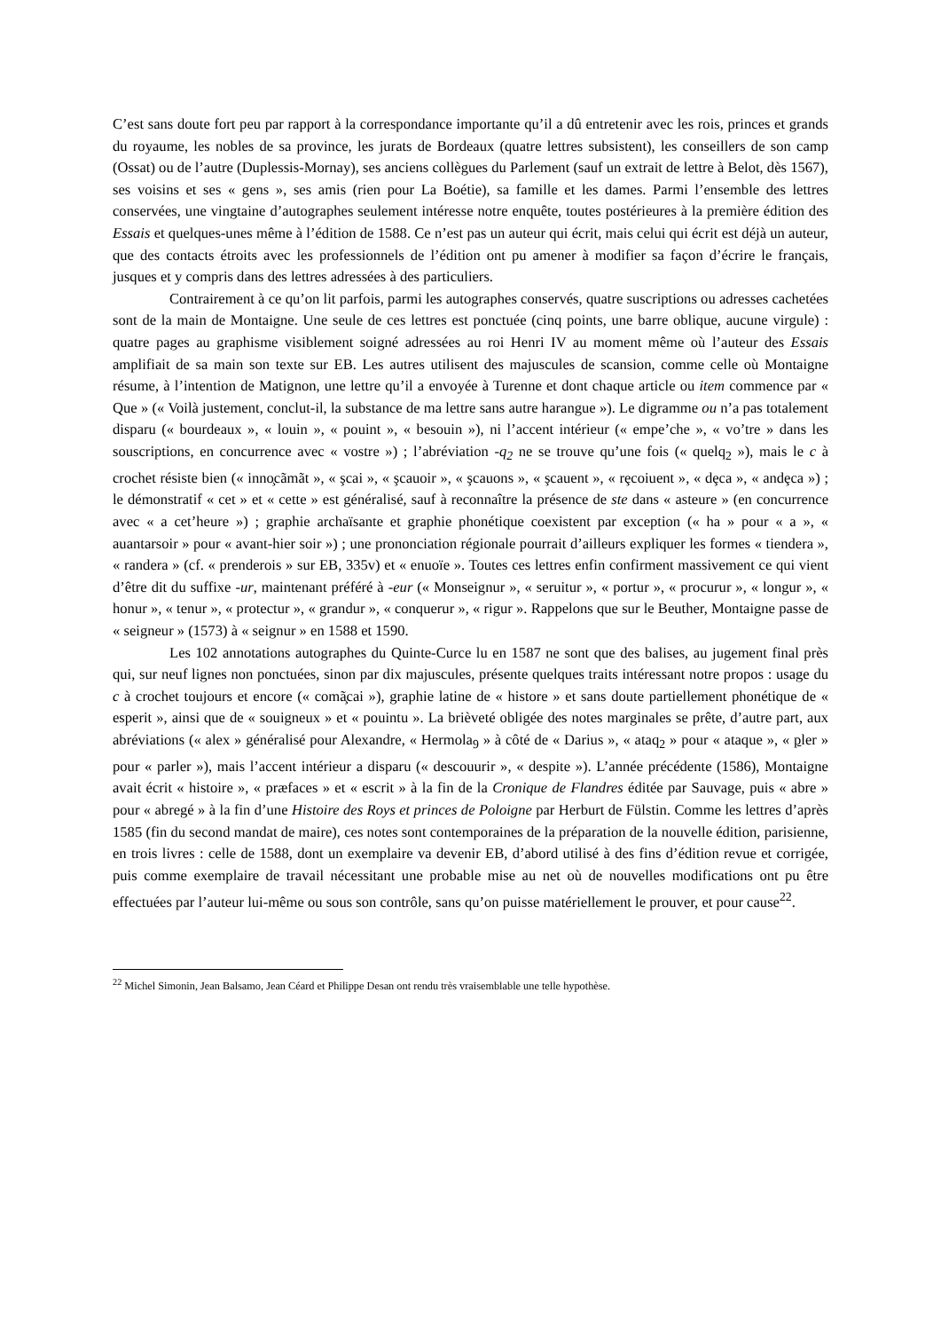C’est sans doute fort peu par rapport à la correspondance importante qu’il a dû entretenir avec les rois, princes et grands du royaume, les nobles de sa province, les jurats de Bordeaux (quatre lettres subsistent), les conseillers de son camp (Ossat) ou de l’autre (Duplessis-Mornay), ses anciens collègues du Parlement (sauf un extrait de lettre à Belot, dès 1567), ses voisins et ses « gens », ses amis (rien pour La Boétie), sa famille et les dames. Parmi l’ensemble des lettres conservées, une vingtaine d’autographes seulement intéresse notre enquête, toutes postérieures à la première édition des Essais et quelques-unes même à l’édition de 1588. Ce n’est pas un auteur qui écrit, mais celui qui écrit est déjà un auteur, que des contacts étroits avec les professionnels de l’édition ont pu amener à modifier sa façon d’écrire le français, jusques et y compris dans des lettres adressées à des particuliers.
Contrairement à ce qu’on lit parfois, parmi les autographes conservés, quatre suscriptions ou adresses cachetées sont de la main de Montaigne. Une seule de ces lettres est ponctuée (cinq points, une barre oblique, aucune virgule) : quatre pages au graphisme visiblement soigné adressées au roi Henri IV au moment même où l’auteur des Essais amplifiait de sa main son texte sur EB. Les autres utilisent des majuscules de scansion, comme celle où Montaigne résume, à l’intention de Matignon, une lettre qu’il a envoyée à Turenne et dont chaque article ou item commence par « Que » (« Voilà justement, conclut-il, la substance de ma lettre sans autre harangue »). Le digramme ou n’a pas totalement disparu (« bourdeaux », « louin », « pouint », « besouin »), ni l’accent intérieur (« empe’che », « vo’tre » dans les souscriptions, en concurrence avec « vostre ») ; l’abréviation -q<sub>2</sub> ne se trouve qu’une fois (« quelq<sub>2</sub> »), mais le c à crochet résiste bien (« inno̧cãmãt », « şcai », « şcauoir », « şcauons », « şcauent », « rȩcoiuent », « dȩca », « andȩca ») ; le démonstratif « cet » et « cette » est généralisé, sauf à reconnaître la présence de ste dans « asteure » (en concurrence avec « a cet’heure ») ; graphie archaïsante et graphie phonétique coexistent par exception (« ha » pour « a », « auantarsoir » pour « avant-hier soir ») ; une prononciation régionale pourrait d’ailleurs expliquer les formes « tiendera », « randera » (cf. « prenderois » sur EB, 335v) et « enuoïe ». Toutes ces lettres enfin confirment massivement ce qui vient d’être dit du suffixe -ur, maintenant préféré à -eur (« Monseignur », « seruitur », « portur », « procurur », « longur », « honur », « tenur », « protectur », « grandur », « conquerur », « rigur ». Rappelons que sur le Beuther, Montaigne passe de « seigneur » (1573) à « seignur » en 1588 et 1590.
Les 102 annotations autographes du Quinte-Curce lu en 1587 ne sont que des balises, au jugement final près qui, sur neuf lignes non ponctuées, sinon par dix majuscules, présente quelques traits intéressant notre propos : usage du c à crochet toujours et encore (« comã̧cai »), graphie latine de « histore » et sans doute partiellement phonétique de « esperit », ainsi que de « souigneux » et « pouintu ». La brièveté obligée des notes marginales se prête, d’autre part, aux abréviations (« alex » généralisé pour Alexandre, « Hermola<sub>9</sub> » à côté de « Darius », « ataq<sub>2</sub> » pour « ataque », « pler » pour « parler »), mais l’accent intérieur a disparu (« descouurir », « despite »). L’année précédente (1586), Montaigne avait écrit « histoire », « præfaces » et « escrit » à la fin de la Cronique de Flandres éditée par Sauvage, puis « abre » pour « abregé » à la fin d’une Histoire des Roys et princes de Poloigne par Herburt de Fülstin. Comme les lettres d’après 1585 (fin du second mandat de maire), ces notes sont contemporaines de la préparation de la nouvelle édition, parisienne, en trois livres : celle de 1588, dont un exemplaire va devenir EB, d’abord utilisé à des fins d’édition revue et corrigée, puis comme exemplaire de travail nécessitant une probable mise au net où de nouvelles modifications ont pu être effectuées par l’auteur lui-même ou sous son contrôle, sans qu’on puisse matériellement le prouver, et pour cause<sup>22</sup>.
<sup>22</sup> Michel Simonin, Jean Balsamo, Jean Céard et Philippe Desan ont rendu très vraisemblable une telle hypothèse.